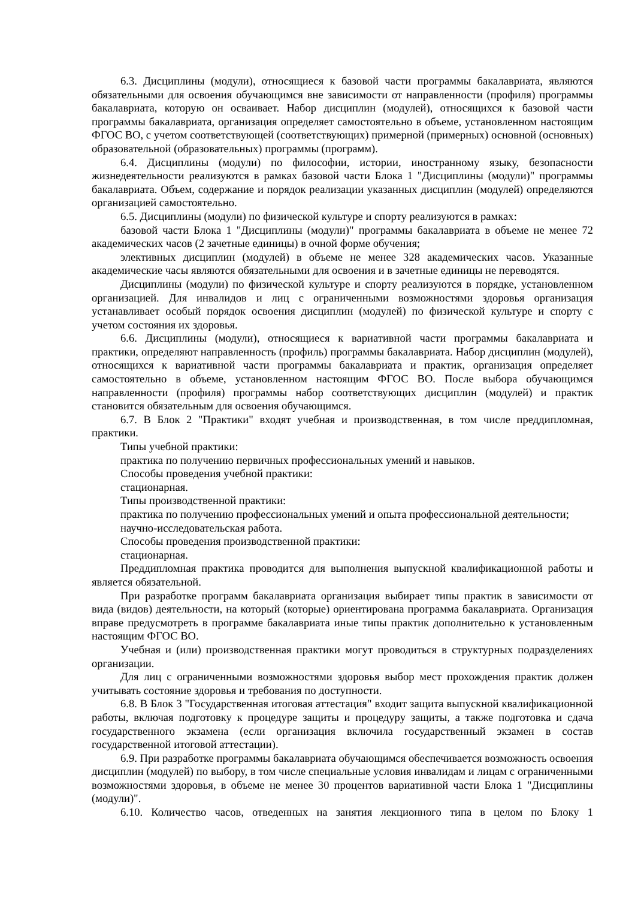6.3. Дисциплины (модули), относящиеся к базовой части программы бакалавриата, являются обязательными для освоения обучающимся вне зависимости от направленности (профиля) программы бакалавриата, которую он осваивает. Набор дисциплин (модулей), относящихся к базовой части программы бакалавриата, организация определяет самостоятельно в объеме, установленном настоящим ФГОС ВО, с учетом соответствующей (соответствующих) примерной (примерных) основной (основных) образовательной (образовательных) программы (программ).
6.4. Дисциплины (модули) по философии, истории, иностранному языку, безопасности жизнедеятельности реализуются в рамках базовой части Блока 1 "Дисциплины (модули)" программы бакалавриата. Объем, содержание и порядок реализации указанных дисциплин (модулей) определяются организацией самостоятельно.
6.5. Дисциплины (модули) по физической культуре и спорту реализуются в рамках:
базовой части Блока 1 "Дисциплины (модули)" программы бакалавриата в объеме не менее 72 академических часов (2 зачетные единицы) в очной форме обучения;
элективных дисциплин (модулей) в объеме не менее 328 академических часов. Указанные академические часы являются обязательными для освоения и в зачетные единицы не переводятся.
Дисциплины (модули) по физической культуре и спорту реализуются в порядке, установленном организацией. Для инвалидов и лиц с ограниченными возможностями здоровья организация устанавливает особый порядок освоения дисциплин (модулей) по физической культуре и спорту с учетом состояния их здоровья.
6.6. Дисциплины (модули), относящиеся к вариативной части программы бакалавриата и практики, определяют направленность (профиль) программы бакалавриата. Набор дисциплин (модулей), относящихся к вариативной части программы бакалавриата и практик, организация определяет самостоятельно в объеме, установленном настоящим ФГОС ВО. После выбора обучающимся направленности (профиля) программы набор соответствующих дисциплин (модулей) и практик становится обязательным для освоения обучающимся.
6.7. В Блок 2 "Практики" входят учебная и производственная, в том числе преддипломная, практики.
Типы учебной практики:
практика по получению первичных профессиональных умений и навыков.
Способы проведения учебной практики:
стационарная.
Типы производственной практики:
практика по получению профессиональных умений и опыта профессиональной деятельности;
научно-исследовательская работа.
Способы проведения производственной практики:
стационарная.
Преддипломная практика проводится для выполнения выпускной квалификационной работы и является обязательной.
При разработке программ бакалавриата организация выбирает типы практик в зависимости от вида (видов) деятельности, на который (которые) ориентирована программа бакалавриата. Организация вправе предусмотреть в программе бакалавриата иные типы практик дополнительно к установленным настоящим ФГОС ВО.
Учебная и (или) производственная практики могут проводиться в структурных подразделениях организации.
Для лиц с ограниченными возможностями здоровья выбор мест прохождения практик должен учитывать состояние здоровья и требования по доступности.
6.8. В Блок 3 "Государственная итоговая аттестация" входит защита выпускной квалификационной работы, включая подготовку к процедуре защиты и процедуру защиты, а также подготовка и сдача государственного экзамена (если организация включила государственный экзамен в состав государственной итоговой аттестации).
6.9. При разработке программы бакалавриата обучающимся обеспечивается возможность освоения дисциплин (модулей) по выбору, в том числе специальные условия инвалидам и лицам с ограниченными возможностями здоровья, в объеме не менее 30 процентов вариативной части Блока 1 "Дисциплины (модули)".
6.10. Количество часов, отведенных на занятия лекционного типа в целом по Блоку 1